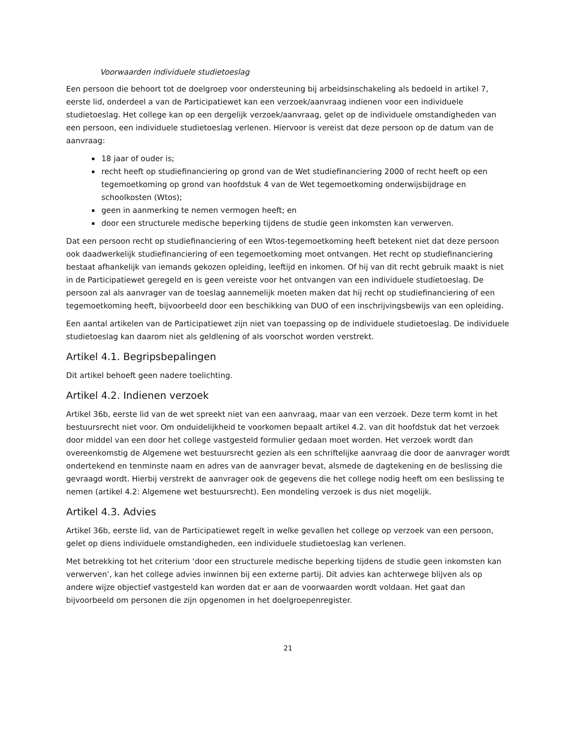Voorwaarden individuele studietoeslag
Een persoon die behoort tot de doelgroep voor ondersteuning bij arbeidsinschakeling als bedoeld in artikel 7, eerste lid, onderdeel a van de Participatiewet kan een verzoek/aanvraag indienen voor een individuele studietoeslag. Het college kan op een dergelijk verzoek/aanvraag, gelet op de individuele omstandigheden van een persoon, een individuele studietoeslag verlenen. Hiervoor is vereist dat deze persoon op de datum van de aanvraag:
18 jaar of ouder is;
recht heeft op studiefinanciering op grond van de Wet studiefinanciering 2000 of recht heeft op een tegemoetkoming op grond van hoofdstuk 4 van de Wet tegemoetkoming onderwijsbijdrage en schoolkosten (Wtos);
geen in aanmerking te nemen vermogen heeft; en
door een structurele medische beperking tijdens de studie geen inkomsten kan verwerven.
Dat een persoon recht op studiefinanciering of een Wtos-tegemoetkoming heeft betekent niet dat deze persoon ook daadwerkelijk studiefinanciering of een tegemoetkoming moet ontvangen. Het recht op studiefinanciering bestaat afhankelijk van iemands gekozen opleiding, leeftijd en inkomen. Of hij van dit recht gebruik maakt is niet in de Participatiewet geregeld en is geen vereiste voor het ontvangen van een individuele studietoeslag. De persoon zal als aanvrager van de toeslag aannemelijk moeten maken dat hij recht op studiefinanciering of een tegemoetkoming heeft, bijvoorbeeld door een beschikking van DUO of een inschrijvingsbewijs van een opleiding.
Een aantal artikelen van de Participatiewet zijn niet van toepassing op de individuele studietoeslag. De individuele studietoeslag kan daarom niet als geldlening of als voorschot worden verstrekt.
Artikel 4.1. Begripsbepalingen
Dit artikel behoeft geen nadere toelichting.
Artikel 4.2. Indienen verzoek
Artikel 36b, eerste lid van de wet spreekt niet van een aanvraag, maar van een verzoek. Deze term komt in het bestuursrecht niet voor. Om onduidelijkheid te voorkomen bepaalt artikel 4.2. van dit hoofdstuk dat het verzoek door middel van een door het college vastgesteld formulier gedaan moet worden. Het verzoek wordt dan overeenkomstig de Algemene wet bestuursrecht gezien als een schriftelijke aanvraag die door de aanvrager wordt ondertekend en tenminste naam en adres van de aanvrager bevat, alsmede de dagtekening en de beslissing die gevraagd wordt. Hierbij verstrekt de aanvrager ook de gegevens die het college nodig heeft om een beslissing te nemen (artikel 4.2: Algemene wet bestuursrecht). Een mondeling verzoek is dus niet mogelijk.
Artikel 4.3. Advies
Artikel 36b, eerste lid, van de Participatiewet regelt in welke gevallen het college op verzoek van een persoon, gelet op diens individuele omstandigheden, een individuele studietoeslag kan verlenen.
Met betrekking tot het criterium ‘door een structurele medische beperking tijdens de studie geen inkomsten kan verwerven’, kan het college advies inwinnen bij een externe partij. Dit advies kan achterwege blijven als op andere wijze objectief vastgesteld kan worden dat er aan de voorwaarden wordt voldaan. Het gaat dan bijvoorbeeld om personen die zijn opgenomen in het doelgroepenregister.
21